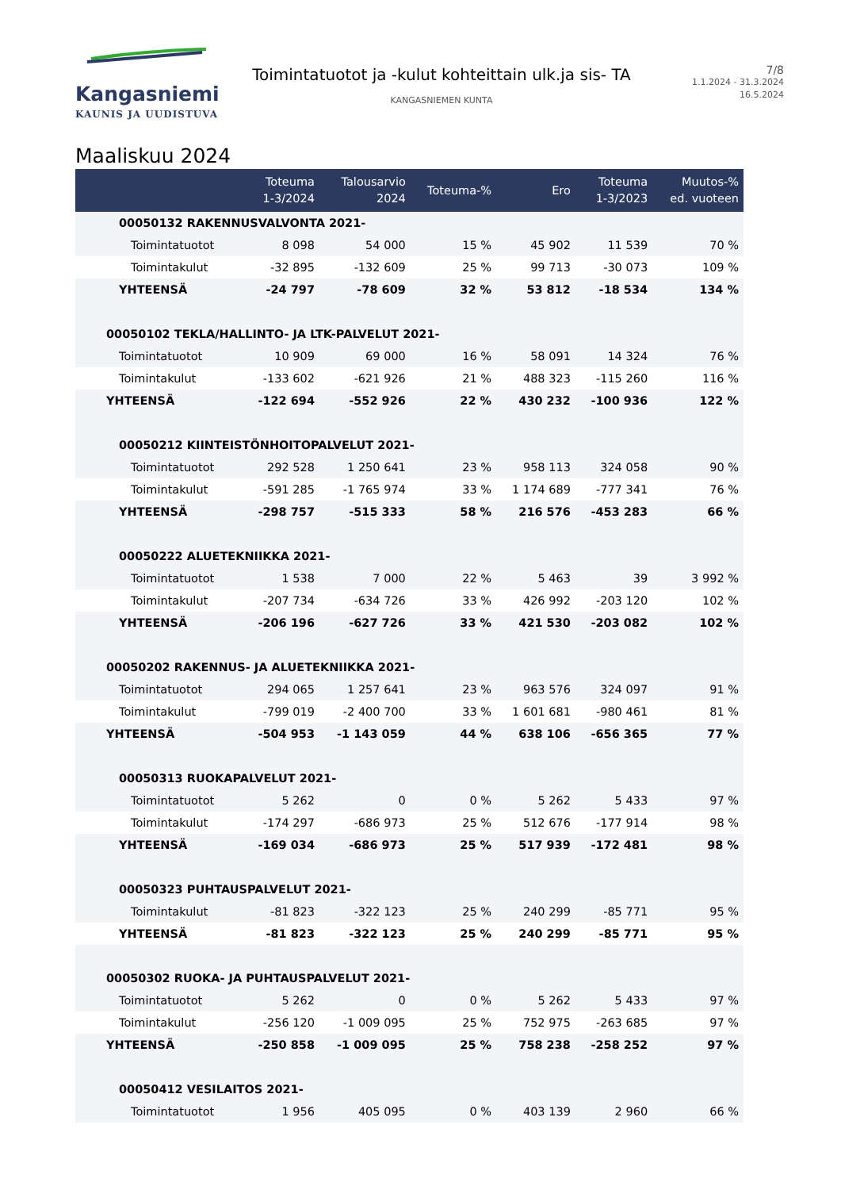Kangasniemi
KAUNIS JA UUDISTUVA
Toimintatuotot ja -kulut kohteittain ulk.ja sis- TA
KANGASNIEMEN KUNTA
7/8
1.1.2024 - 31.3.2024
16.5.2024
Maaliskuu 2024
| | Toteuma 1-3/2024 | Talousarvio 2024 | Toteuma-% | Ero | Toteuma 1-3/2023 | Muutos-% ed. vuoteen |
| --- | --- | --- | --- | --- | --- | --- |
| 00050132 RAKENNUSVALVONTA 2021- | | | | | | |
| Toimintatuotot | 8 098 | 54 000 | 15 % | 45 902 | 11 539 | 70 % |
| Toimintakulut | -32 895 | -132 609 | 25 % | 99 713 | -30 073 | 109 % |
| YHTEENSÄ | -24 797 | -78 609 | 32 % | 53 812 | -18 534 | 134 % |
| 00050102 TEKLA/HALLINTO- JA LTK-PALVELUT 2021- | | | | | | |
| Toimintatuotot | 10 909 | 69 000 | 16 % | 58 091 | 14 324 | 76 % |
| Toimintakulut | -133 602 | -621 926 | 21 % | 488 323 | -115 260 | 116 % |
| YHTEENSÄ | -122 694 | -552 926 | 22 % | 430 232 | -100 936 | 122 % |
| 00050212 KIINTEISTÖNHOITOPALVELUT 2021- | | | | | | |
| Toimintatuotot | 292 528 | 1 250 641 | 23 % | 958 113 | 324 058 | 90 % |
| Toimintakulut | -591 285 | -1 765 974 | 33 % | 1 174 689 | -777 341 | 76 % |
| YHTEENSÄ | -298 757 | -515 333 | 58 % | 216 576 | -453 283 | 66 % |
| 00050222 ALUETEKNIIKKA 2021- | | | | | | |
| Toimintatuotot | 1 538 | 7 000 | 22 % | 5 463 | 39 | 3 992 % |
| Toimintakulut | -207 734 | -634 726 | 33 % | 426 992 | -203 120 | 102 % |
| YHTEENSÄ | -206 196 | -627 726 | 33 % | 421 530 | -203 082 | 102 % |
| 00050202 RAKENNUS- JA ALUETEKNIIKKA 2021- | | | | | | |
| Toimintatuotot | 294 065 | 1 257 641 | 23 % | 963 576 | 324 097 | 91 % |
| Toimintakulut | -799 019 | -2 400 700 | 33 % | 1 601 681 | -980 461 | 81 % |
| YHTEENSÄ | -504 953 | -1 143 059 | 44 % | 638 106 | -656 365 | 77 % |
| 00050313 RUOKAPALVELUT 2021- | | | | | | |
| Toimintatuotot | 5 262 | 0 | 0 % | 5 262 | 5 433 | 97 % |
| Toimintakulut | -174 297 | -686 973 | 25 % | 512 676 | -177 914 | 98 % |
| YHTEENSÄ | -169 034 | -686 973 | 25 % | 517 939 | -172 481 | 98 % |
| 00050323 PUHTAUSPALVELUT 2021- | | | | | | |
| Toimintakulut | -81 823 | -322 123 | 25 % | 240 299 | -85 771 | 95 % |
| YHTEENSÄ | -81 823 | -322 123 | 25 % | 240 299 | -85 771 | 95 % |
| 00050302 RUOKA- JA PUHTAUSPALVELUT 2021- | | | | | | |
| Toimintatuotot | 5 262 | 0 | 0 % | 5 262 | 5 433 | 97 % |
| Toimintakulut | -256 120 | -1 009 095 | 25 % | 752 975 | -263 685 | 97 % |
| YHTEENSÄ | -250 858 | -1 009 095 | 25 % | 758 238 | -258 252 | 97 % |
| 00050412 VESILAITOS 2021- | | | | | | |
| Toimintatuotot | 1 956 | 405 095 | 0 % | 403 139 | 2 960 | 66 % |